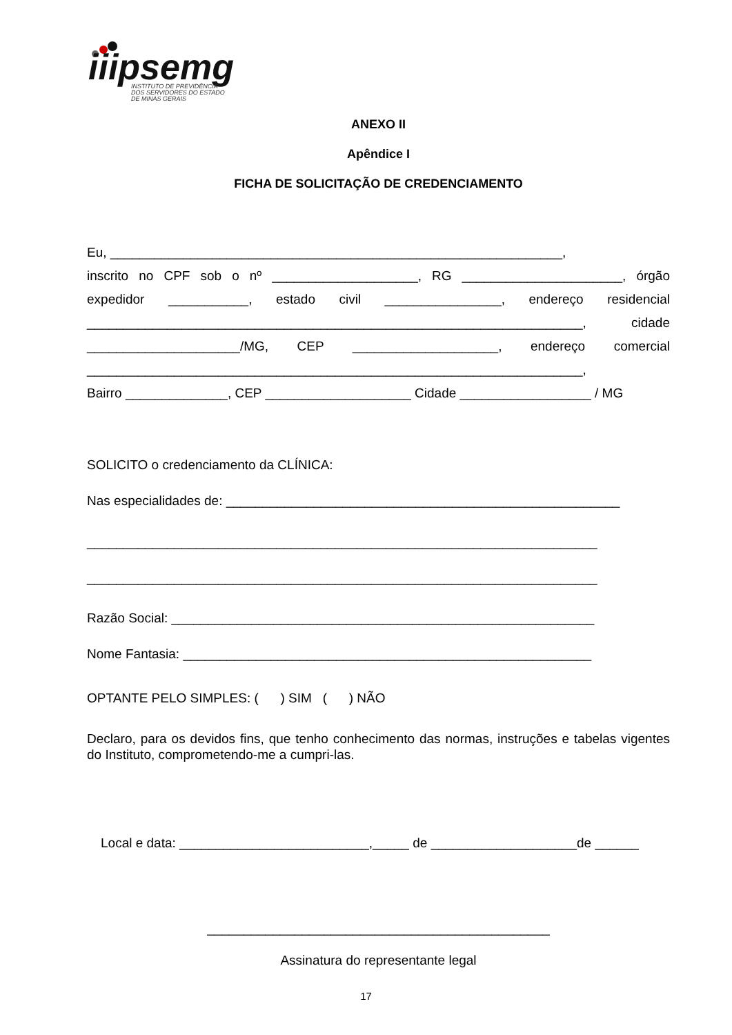iiipsemg
INSTITUTO DE PREVIDÊNCIA
DOS SERVIDORES DO ESTADO
DE MINAS GERAIS
ANEXO II
Apêndice I
FICHA DE SOLICITAÇÃO DE CREDENCIAMENTO
Eu, ______________________________________________________________,
inscrito no CPF sob o nº ____________________, RG ______________________, órgão expedidor ___________, estado civil ________________, endereço residencial ____________________________________________________________________, cidade _____________________/MG, CEP ____________________, endereço comercial ____________________________________________________________________,
Bairro ______________, CEP ____________________ Cidade __________________ / MG
SOLICITO o credenciamento da CLÍNICA:
Nas especialidades de: ______________________________________________________
______________________________________________________________________
______________________________________________________________________
Razão Social: __________________________________________________________
Nome Fantasia: ________________________________________________________
OPTANTE PELO SIMPLES: ( ) SIM ( ) NÃO
Declaro, para os devidos fins, que tenho conhecimento das normas, instruções e tabelas vigentes do Instituto, comprometendo-me a cumpri-las.
Local e data: __________________________,_____ de ____________________de ______
_______________________________________________
Assinatura do representante legal
17